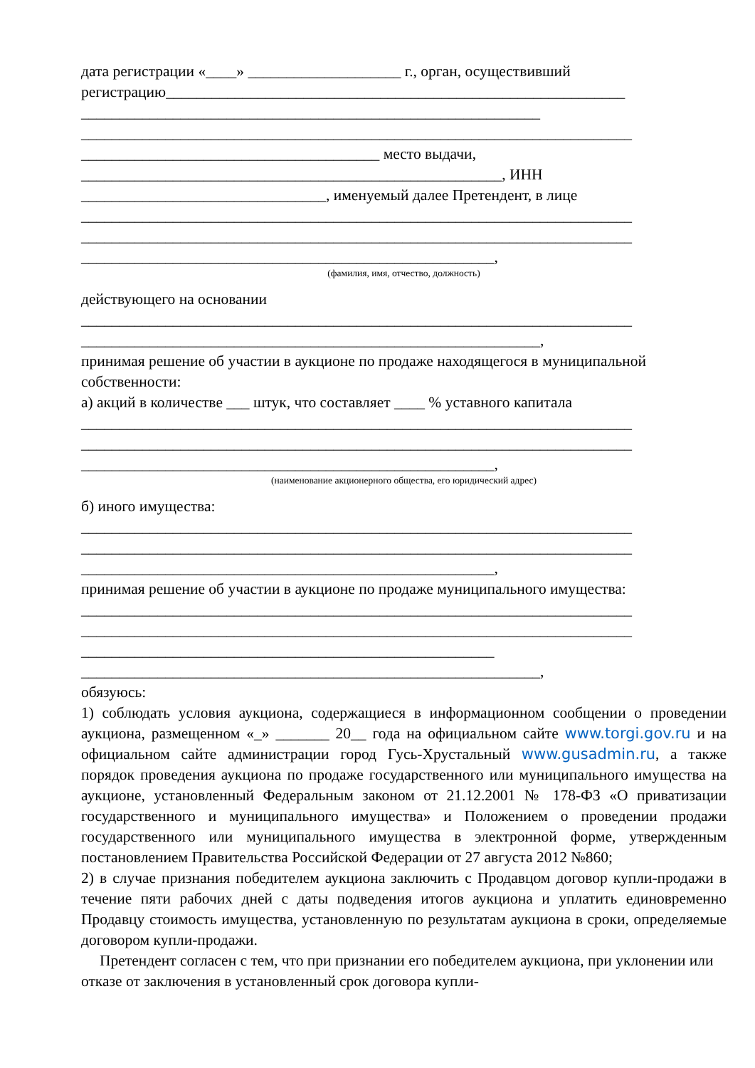дата регистрации «____» ____________________ г., орган, осуществивший регистрацию____________________________________________________________
____________________________________________________________
________________________________________________________________________
_______________________________________ место выдачи,
_______________________________________________________, ИНН
________________________________, именуемый далее Претендент, в лице
________________________________________________________________________
________________________________________________________________________
______________________________________________________,
(фамилия, имя, отчество, должность)
действующего на основании
________________________________________________________________________
____________________________________________________________,
принимая решение об участии в аукционе по продаже находящегося в муниципальной собственности:
а) акций в количестве ___ штук, что составляет ____ % уставного капитала
________________________________________________________________________
________________________________________________________________________
______________________________________________________,
(наименование акционерного общества, его юридический адрес)
б) иного имущества:
________________________________________________________________________
________________________________________________________________________
______________________________________________________,
принимая решение об участии в аукционе по продаже муниципального имущества:
________________________________________________________________________
________________________________________________________________________
______________________________________________________
____________________________________________________________,
обязуюсь:
1) соблюдать условия аукциона, содержащиеся в информационном сообщении о проведении аукциона, размещенном «_» _______ 20__ года на официальном сайте www.torgi.gov.ru и на официальном сайте администрации город Гусь-Хрустальный www.gusadmin.ru, а также порядок проведения аукциона по продаже государственного или муниципального имущества на аукционе, установленный Федеральным законом от 21.12.2001 № 178-ФЗ «О приватизации государственного и муниципального имущества» и Положением о проведении продажи государственного или муниципального имущества в электронной форме, утвержденным постановлением Правительства Российской Федерации от 27 августа 2012 №860;
2) в случае признания победителем аукциона заключить с Продавцом договор купли-продажи в течение пяти рабочих дней с даты подведения итогов аукциона и уплатить единовременно Продавцу стоимость имущества, установленную по результатам аукциона в сроки, определяемые договором купли-продажи.
Претендент согласен с тем, что при признании его победителем аукциона, при уклонении или отказе от заключения в установленный срок договора купли-